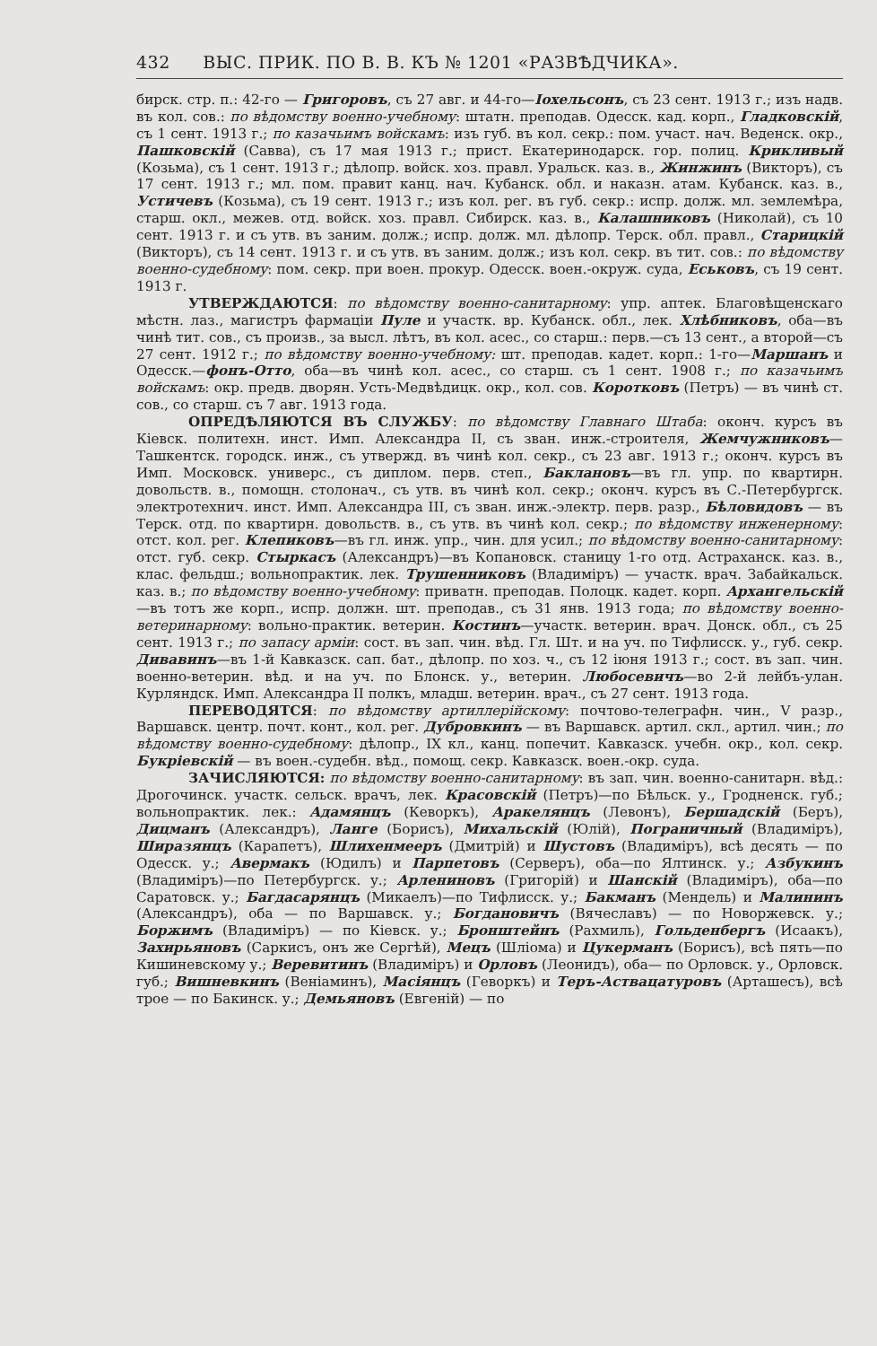432 ВЫС. ПРИК. ПО В. В. КЪ № 1201 «РАЗВѢДЧИКА».
бирск. стр. п.: 42-го — Григоровъ, съ 27 авг. и 44-го—Іохельсонъ, съ 23 сент. 1913 г.; изъ надв. въ кол. сов.: по вѣдомству военно-учебному: штатн. преподав. Одесск. кад. корп., Гладковскій, съ 1 сент. 1913 г.; по казачьимъ войскамъ: изъ губ. въ кол. секр.: пом. участ. нач. Веденск. окр., Пашковскій (Савва), съ 17 мая 1913 г.; прист. Екатеринодарск. гор. полиц. Крикливый (Козьма), съ 1 сент. 1913 г.; дѣлопр. войск. хоз. правл. Уральск. каз. в., Жинжинъ (Викторъ), съ 17 сент. 1913 г.; мл. пом. правит канц. нач. Кубанск. обл. и наказн. атам. Кубанск. каз. в., Устичевъ (Козьма), съ 19 сент. 1913 г.; изъ кол. рег. въ губ. секр.: испр. долж. мл. землемѣра, старш. окл., межев. отд. войск. хоз. правл. Сибирск. каз. в., Калашниковъ (Николай), съ 10 сент. 1913 г. и съ утв. въ заним. долж.; испр. долж. мл. дѣлопр. Терск. обл. правл., Старицкій (Викторъ), съ 14 сент. 1913 г. и съ утв. въ заним. долж.; изъ кол. секр. въ тит. сов.: по вѣдомству военно-судебному: пом. секр. при воен. прокур. Одесск. воен.-окруж. суда, Еськовъ, съ 19 сент. 1913 г.
УТВЕРЖДАЮТСЯ: по вѣдомству военно-санитарному: упр. аптек. Благовѣщенскаго мѣстн. лаз., магистръ фармаціи Пуле и участк. вр. Кубанск. обл., лек. Хлѣбниковъ, оба—въ чинѣ тит. сов., съ произв., за высл. лѣтъ, въ кол. асес., со старш.: перв.—съ 13 сент., а второй—съ 27 сент. 1912 г.; по вѣдомству военно-учебному: шт. преподав. кадет. корп.: 1-го—Маршанъ и Одесск.—фонъ-Отто, оба—въ чинѣ кол. асес., со старш. съ 1 сент. 1908 г.; по казачьимъ войскамъ: окр. предв. дворян. Усть-Медвѣдицк. окр., кол. сов. Коротковъ (Петръ) — въ чинѣ ст. сов., со старш. съ 7 авг. 1913 года.
ОПРЕДѢЛЯЮТСЯ ВЪ СЛУЖБУ: по вѣдомству Главнаго Штаба: оконч. курсъ въ Кіевск. политехн. инст. Имп. Александра II, съ зван. инж.-строителя, Жемчужниковъ—Ташкентск. городск. инж., съ утвержд. въ чинѣ кол. секр., съ 23 авг. 1913 г.; оконч. курсъ въ Имп. Московск. универс., съ диплом. перв. степ., Баклановъ—въ гл. упр. по квартирн. довольств. в., помощн. столонач., съ утв. въ чинѣ кол. секр.; оконч. курсъ въ С.-Петербургск. электротехнич. инст. Имп. Александра III, съ зван. инж.-электр. перв. разр., Бѣловидовъ — въ Терск. отд. по квартирн. довольств. в., съ утв. въ чинѣ кол. секр.; по вѣдомству инженерному: отст. кол. рег. Клепиковъ—въ гл. инж. упр., чин. для усил.; по вѣдомству военно-санитарному: отст. губ. секр. Стыркасъ (Александръ)—въ Копановск. станицу 1-го отд. Астраханск. каз. в., клас. фельдш.; вольнопрактик. лек. Трушенниковъ (Владиміръ) — участк. врач. Забайкальск. каз. в.; по вѣдомству военно-учебному: приватн. преподав. Полоцк. кадет. корп. Архангельскій—въ тотъ же корп., испр. должн. шт. преподав., съ 31 янв. 1913 года; по вѣдомству военно-ветеринарному: вольно-практик. ветерин. Костинъ—участк. ветерин. врач. Донск. обл., съ 25 сент. 1913 г.; по запасу арміи: сост. въ зап. чин. вѣд. Гл. Шт. и на уч. по Тифлисск. у., губ. секр. Дивавинъ—въ 1-й Кавказск. сап. бат., дѣлопр. по хоз. ч., съ 12 іюня 1913 г.; сост. въ зап. чин. военно-ветерин. вѣд. и на уч. по Блонск. у., ветерин. Любосевичъ—во 2-й лейбъ-улан. Курляндск. Имп. Александра II полкъ, младш. ветерин. врач., съ 27 сент. 1913 года.
ПЕРЕВОДЯТСЯ: по вѣдомству артиллерійскому: почтово-телеграфн. чин., V разр., Варшавск. центр. почт. конт., кол. рег. Дубровкинъ — въ Варшавск. артил. скл., артил. чин.; по вѣдомству военно-судебному: дѣлопр., IX кл., канц. попечит. Кавказск. учебн. окр., кол. секр. Букріевскій — въ воен.-судебн. вѣд., помощ. секр. Кавказск. воен.-окр. суда.
ЗАЧИСЛЯЮТСЯ: по вѣдомству военно-санитарному: въ зап. чин. военно-санитарн. вѣд.: Дрогочинск. участк. сельск. врачъ, лек. Красовскій (Петръ)—по Бѣльск. у., Гродненск. губ.; вольнопрактик. лек.: Адамянцъ (Кеворкъ), Аракелянцъ (Левонъ), Бершадскій (Беръ), Дицманъ (Александръ), Ланге (Борисъ), Михальскій (Юлій), Пограничный (Владиміръ), Ширазянцъ (Карапетъ), Шлихенмееръ (Дмитрій) и Шустовъ (Владиміръ), всѣ десять — по Одесск. у.; Авермакъ (Юдилъ) и Парпетовъ (Серверъ), оба—по Ялтинск. у.; Азбукинъ (Владиміръ)—по Петербургск. у.; Арлениновъ (Григорій) и Шанскій (Владиміръ), оба—по Саратовск. у.; Багдасарянцъ (Микаелъ)—по Тифлисск. у.; Бакманъ (Мендель) и Малининъ (Александръ), оба — по Варшавск. у.; Богдановичъ (Вячеславъ) — по Новоржевск. у.; Боржимъ (Владиміръ) — по Кіевск. у.; Бронштейнъ (Рахмиль), Гольденбергъ (Исаакъ), Захирьяновъ (Саркисъ, онъ же Сергѣй), Мецъ (Шліома) и Цукерманъ (Борисъ), всѣ пять—по Кишиневскому у.; Веревитинъ (Владиміръ) и Орловъ (Леонидъ), оба— по Орловск. у., Орловск. губ.; Вишневкинъ (Веніаминъ), Масіянцъ (Геворкъ) и Теръ-Аствацатуровъ (Арташесъ), всѣ трое — по Бакинск. у.; Демьяновъ (Евгеній) — по